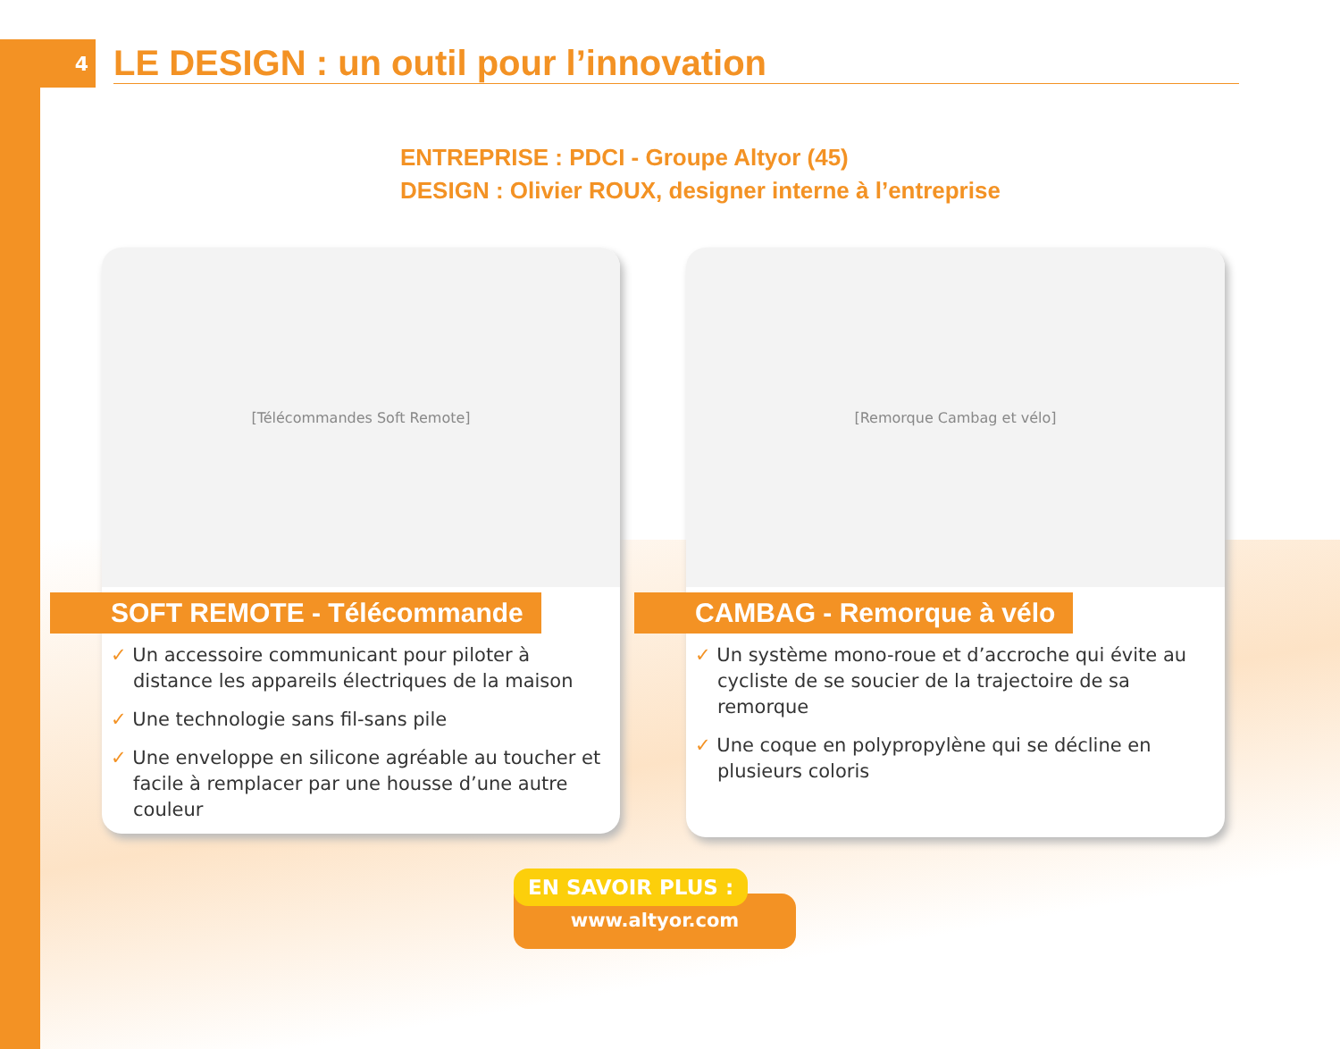4
LE DESIGN : un outil pour l’innovation
ENTREPRISE : PDCI - Groupe Altyor (45)
DESIGN : Olivier ROUX, designer interne à l’entreprise
[Télécommandes Soft Remote]
SOFT REMOTE - Télécommande
✓ Un accessoire communicant pour piloter à distance les appareils électriques de la maison
✓ Une technologie sans fil-sans pile
✓ Une enveloppe en silicone agréable au toucher et facile à remplacer par une housse d’une autre couleur
[Remorque Cambag et vélo]
CAMBAG - Remorque à vélo
✓ Un système mono-roue et d’accroche qui évite au cycliste de se soucier de la trajectoire de sa remorque
✓ Une coque en polypropylène qui se décline en plusieurs coloris
EN SAVOIR PLUS :
www.altyor.com